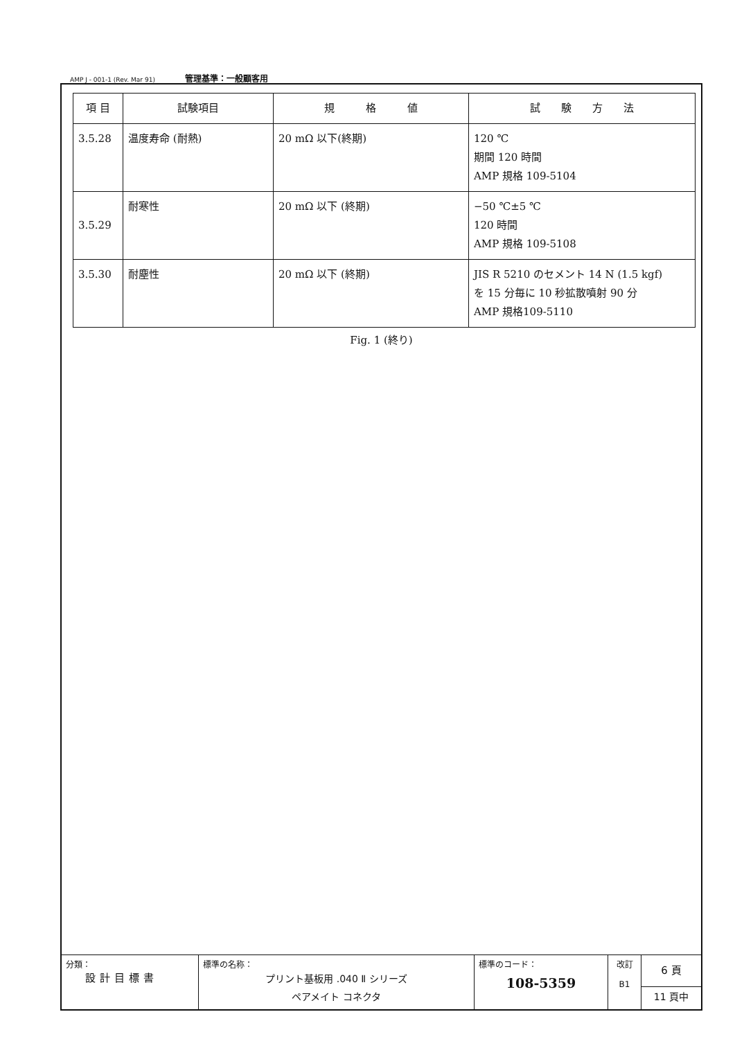AMP J - 001-1 (Rev. Mar 91) 管理基準：一般顧客用
| 項 目 | 試験項目 | 規 格 値 | 試 験 方 法 |
| --- | --- | --- | --- |
| 3.5.28 | 温度寿命 (耐熱) | 20 mΩ 以下(終期) | 120 ℃ 期間 120 時間 AMP 規格 109-5104 |
| 3.5.29 | 耐寒性 | 20 mΩ 以下 (終期) | −50 ℃±5 ℃ 120 時間 AMP 規格 109-5108 |
| 3.5.30 | 耐塵性 | 20 mΩ 以下 (終期) | JIS R 5210 のセメント 14 N (1.5 kgf) を 15 分毎に 10 秒拡散噴射 90 分 AMP 規格109-5110 |
Fig. 1 (終り)
| 分類： 設計目標書 | 標準の名称： プリント基板用 .040 Ⅱ シリーズ ペアメイト コネクタ | 標準のコード： 108-5359 | 改訂 B1 | 6 頁 11 頁中 |